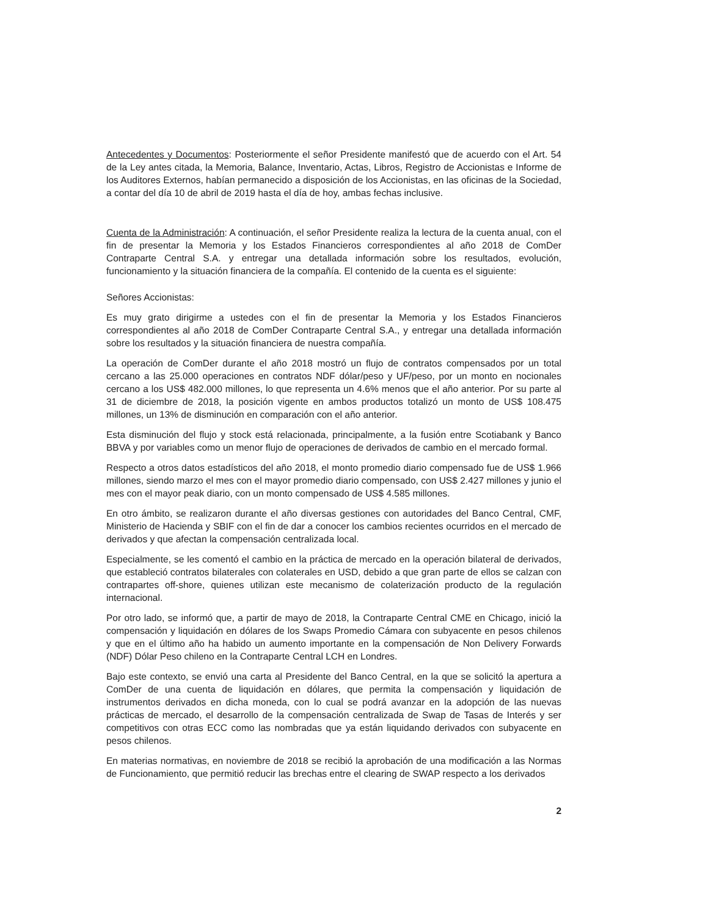Antecedentes y Documentos: Posteriormente el señor Presidente manifestó que de acuerdo con el Art. 54 de la Ley antes citada, la Memoria, Balance, Inventario, Actas, Libros, Registro de Accionistas e Informe de los Auditores Externos, habían permanecido a disposición de los Accionistas, en las oficinas de la Sociedad, a contar del día 10 de abril de 2019 hasta el día de hoy, ambas fechas inclusive.
Cuenta de la Administración: A continuación, el señor Presidente realiza la lectura de la cuenta anual, con el fin de presentar la Memoria y los Estados Financieros correspondientes al año 2018 de ComDer Contraparte Central S.A. y entregar una detallada información sobre los resultados, evolución, funcionamiento y la situación financiera de la compañía. El contenido de la cuenta es el siguiente:
Señores Accionistas:
Es muy grato dirigirme a ustedes con el fin de presentar la Memoria y los Estados Financieros correspondientes al año 2018 de ComDer Contraparte Central S.A., y entregar una detallada información sobre los resultados y la situación financiera de nuestra compañía.
La operación de ComDer durante el año 2018 mostró un flujo de contratos compensados por un total cercano a las 25.000 operaciones en contratos NDF dólar/peso y UF/peso, por un monto en nocionales cercano a los US$ 482.000 millones, lo que representa un 4.6% menos que el año anterior. Por su parte al 31 de diciembre de 2018, la posición vigente en ambos productos totalizó un monto de US$ 108.475 millones, un 13% de disminución en comparación con el año anterior.
Esta disminución del flujo y stock está relacionada, principalmente, a la fusión entre Scotiabank y Banco BBVA y por variables como un menor flujo de operaciones de derivados de cambio en el mercado formal.
Respecto a otros datos estadísticos del año 2018, el monto promedio diario compensado fue de US$ 1.966 millones, siendo marzo el mes con el mayor promedio diario compensado, con US$ 2.427 millones y junio el mes con el mayor peak diario, con un monto compensado de US$ 4.585 millones.
En otro ámbito, se realizaron durante el año diversas gestiones con autoridades del Banco Central, CMF, Ministerio de Hacienda y SBIF con el fin de dar a conocer los cambios recientes ocurridos en el mercado de derivados y que afectan la compensación centralizada local.
Especialmente, se les comentó el cambio en la práctica de mercado en la operación bilateral de derivados, que estableció contratos bilaterales con colaterales en USD, debido a que gran parte de ellos se calzan con contrapartes off-shore, quienes utilizan este mecanismo de colaterización producto de la regulación internacional.
Por otro lado, se informó que, a partir de mayo de 2018, la Contraparte Central CME en Chicago, inició la compensación y liquidación en dólares de los Swaps Promedio Cámara con subyacente en pesos chilenos y que en el último año ha habido un aumento importante en la compensación de Non Delivery Forwards (NDF) Dólar Peso chileno en la Contraparte Central LCH en Londres.
Bajo este contexto, se envió una carta al Presidente del Banco Central, en la que se solicitó la apertura a ComDer de una cuenta de liquidación en dólares, que permita la compensación y liquidación de instrumentos derivados en dicha moneda, con lo cual se podrá avanzar en la adopción de las nuevas prácticas de mercado, el desarrollo de la compensación centralizada de Swap de Tasas de Interés y ser competitivos con otras ECC como las nombradas que ya están liquidando derivados con subyacente en pesos chilenos.
En materias normativas, en noviembre de 2018 se recibió la aprobación de una modificación a las Normas de Funcionamiento, que permitió reducir las brechas entre el clearing de SWAP respecto a los derivados
2